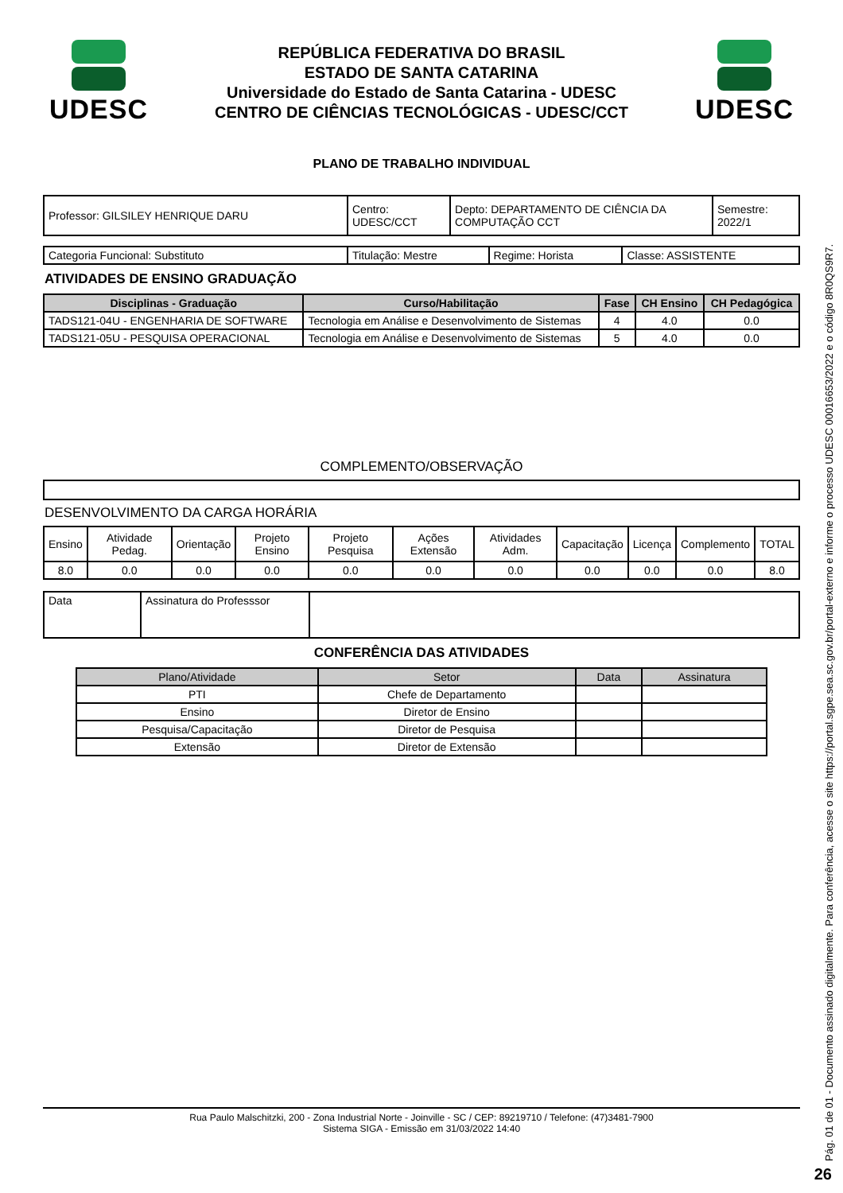UDESC
REPÚBLICA FEDERATIVA DO BRASIL
ESTADO DE SANTA CATARINA
Universidade do Estado de Santa Catarina - UDESC
CENTRO DE CIÊNCIAS TECNOLÓGICAS - UDESC/CCT
UDESC
PLANO DE TRABALHO INDIVIDUAL
| Professor: GILSILEY HENRIQUE DARU | Centro: UDESC/CCT | Depto: DEPARTAMENTO DE CIÊNCIA DA COMPUTAÇÃO CCT | Semestre: 2022/1 |
| Categoria Funcional: Substituto | Titulação: Mestre | Regime: Horista | Classe: ASSISTENTE |
ATIVIDADES DE ENSINO GRADUAÇÃO
| Disciplinas - Graduação | Curso/Habilitação | Fase | CH Ensino | CH Pedagógica |
| --- | --- | --- | --- | --- |
| TADS121-04U - ENGENHARIA DE SOFTWARE | Tecnologia em Análise e Desenvolvimento de Sistemas | 4 | 4.0 | 0.0 |
| TADS121-05U - PESQUISA OPERACIONAL | Tecnologia em Análise e Desenvolvimento de Sistemas | 5 | 4.0 | 0.0 |
COMPLEMENTO/OBSERVAÇÃO
DESENVOLVIMENTO DA CARGA HORÁRIA
| Ensino | Atividade Pedag. | Orientação | Projeto Ensino | Projeto Pesquisa | Ações Extensão | Atividades Adm. | Capacitação | Licença | Complemento | TOTAL |
| 8.0 | 0.0 | 0.0 | 0.0 | 0.0 | 0.0 | 0.0 | 0.0 | 0.0 | 0.0 | 8.0 |
| Data | Assinatura do Professsor | |
CONFERÊNCIA DAS ATIVIDADES
| Plano/Atividade | Setor | Data | Assinatura |
| --- | --- | --- | --- |
| PTI | Chefe de Departamento | | |
| Ensino | Diretor de Ensino | | |
| Pesquisa/Capacitação | Diretor de Pesquisa | | |
| Extensão | Diretor de Extensão | | |
Rua Paulo Malschitzki, 200 - Zona Industrial Norte - Joinville - SC / CEP: 89219710 / Telefone: (47)3481-7900
Sistema SIGA - Emissão em 31/03/2022 14:40
Pág. 01 de 01 - Documento assinado digitalmente. Para conferência, acesse o site https://portal.sgpe.sea.sc.gov.br/portal-externo e informe o processo UDESC 00016653/2022 e o código 8R0QS9R7.
26